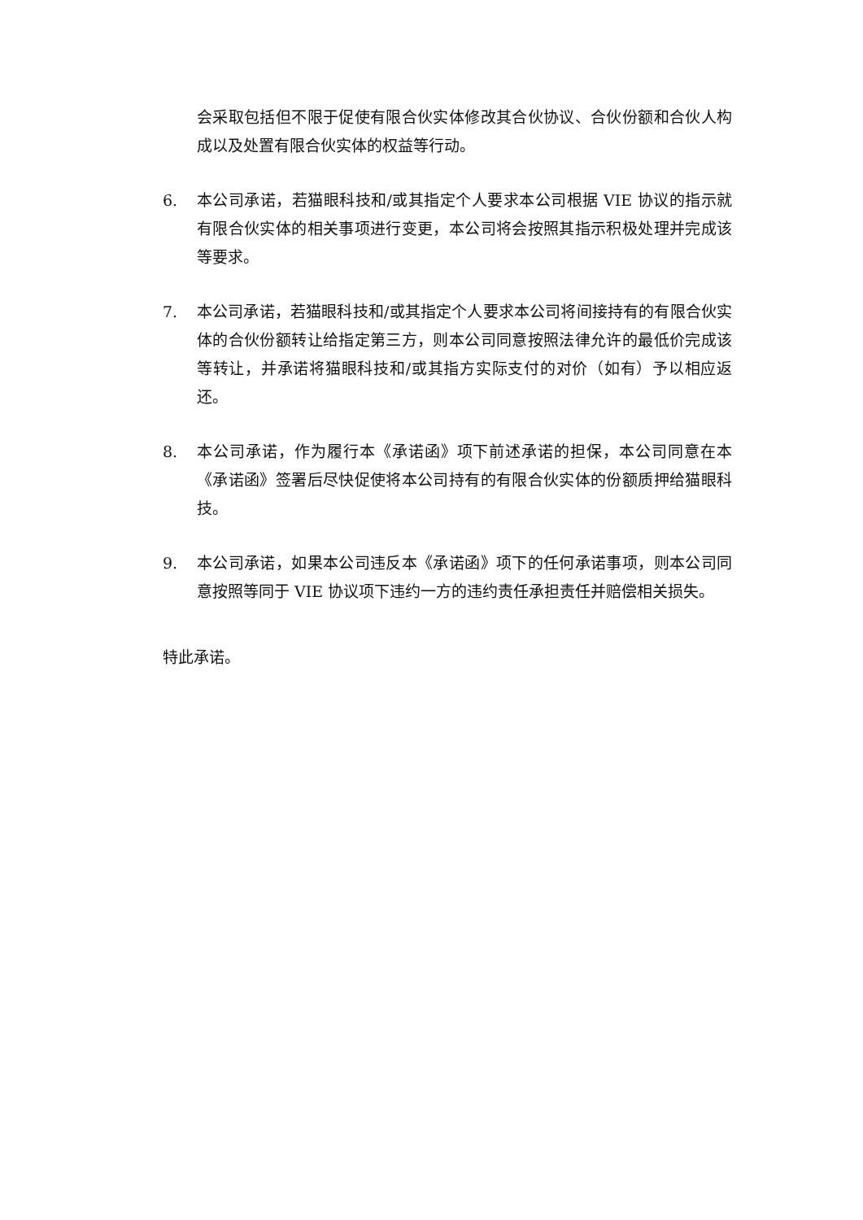会采取包括但不限于促使有限合伙实体修改其合伙协议、合伙份额和合伙人构成以及处置有限合伙实体的权益等行动。
6. 本公司承诺，若猫眼科技和/或其指定个人要求本公司根据 VIE 协议的指示就有限合伙实体的相关事项进行变更，本公司将会按照其指示积极处理并完成该等要求。
7. 本公司承诺，若猫眼科技和/或其指定个人要求本公司将间接持有的有限合伙实体的合伙份额转让给指定第三方，则本公司同意按照法律允许的最低价完成该等转让，并承诺将猫眼科技和/或其指方实际支付的对价（如有）予以相应返还。
8. 本公司承诺，作为履行本《承诺函》项下前述承诺的担保，本公司同意在本《承诺函》签署后尽快促使将本公司持有的有限合伙实体的份额质押给猫眼科技。
9. 本公司承诺，如果本公司违反本《承诺函》项下的任何承诺事项，则本公司同意按照等同于 VIE 协议项下违约一方的违约责任承担责任并赔偿相关损失。
特此承诺。